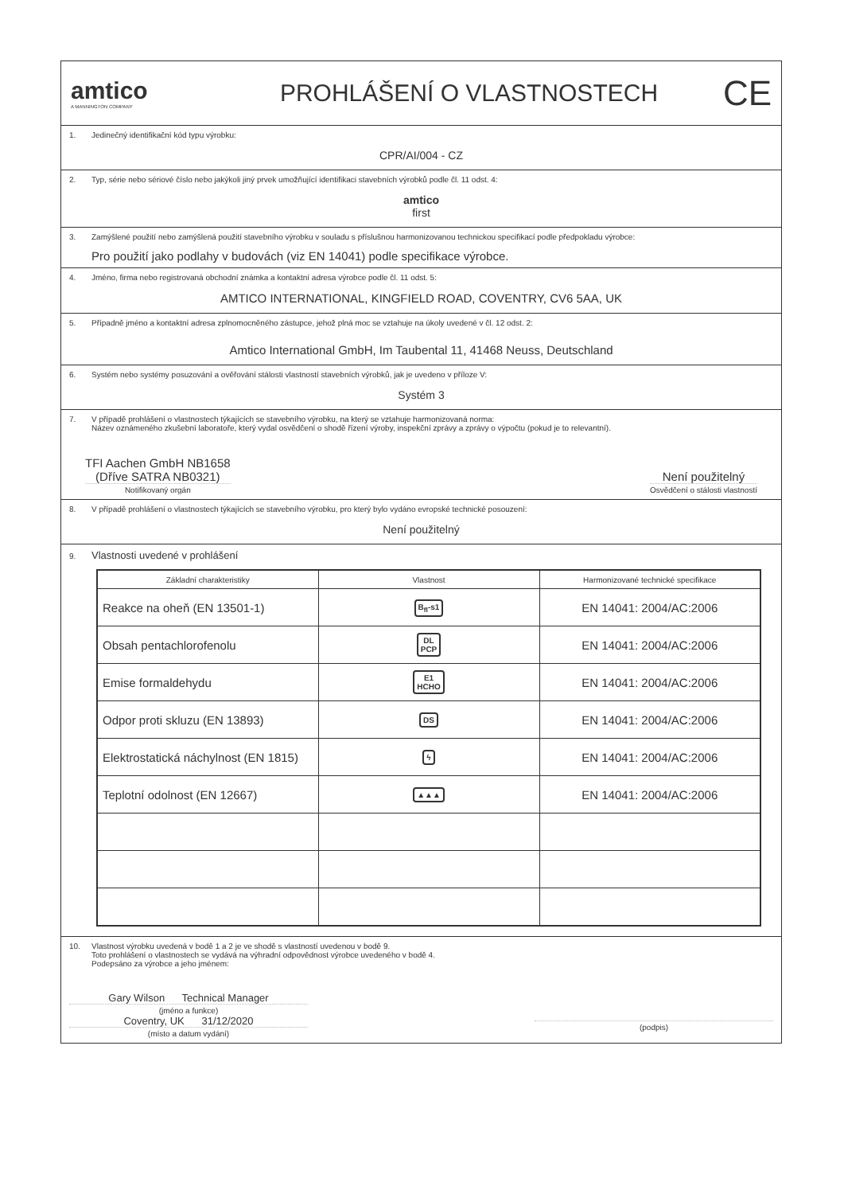amtico
A MANNINGTON COMPANY
PROHLÁŠENÍ O VLASTNOSTECH
CE
1. Jedinečný identifikační kód typu výrobku:
CPR/AI/004 - CZ
2. Typ, série nebo sériové číslo nebo jakýkoli jiný prvek umožňující identifikaci stavebních výrobků podle čl. 11 odst. 4:
amtico
first
3. Zamýšlené použití nebo zamýšlená použití stavebního výrobku v souladu s příslušnou harmonizovanou technickou specifikací podle předpokladu výrobce:
Pro použití jako podlahy v budovách (viz EN 14041) podle specifikace výrobce.
4. Jméno, firma nebo registrovaná obchodní známka a kontaktní adresa výrobce podle čl. 11 odst. 5:
AMTICO INTERNATIONAL, KINGFIELD ROAD, COVENTRY, CV6 5AA, UK
5. Případně jméno a kontaktní adresa zplnomocněného zástupce, jehož plná moc se vztahuje na úkoly uvedené v čl. 12 odst. 2:
Amtico International GmbH, Im Taubental 11, 41468 Neuss, Deutschland
6. Systém nebo systémy posuzování a ověřování stálosti vlastností stavebních výrobků, jak je uvedeno v příloze V:
Systém 3
7. V případě prohlášení o vlastnostech týkajících se stavebního výrobku, na který se vztahuje harmonizovaná norma:
Název oznámeného zkušební laboratoře, který vydal osvědčení o shodě řízení výroby, inspekční zprávy a zprávy o výpočtu (pokud je to relevantní).
TFI Aachen GmbH NB1658
(Dříve SATRA NB0321)
Notifikovaný orgán
Není použitelný
Osvědčení o stálosti vlastností
8. V případě prohlášení o vlastnostech týkajících se stavebního výrobku, pro který bylo vydáno evropské technické posouzení:
Není použitelný
9. Vlastnosti uvedené v prohlášení
| Základní charakteristiky | Vlastnost | Harmonizované technické specifikace |
| --- | --- | --- |
| Reakce na oheň (EN 13501-1) | B<sub>fl</sub>-s1 | EN 14041: 2004/AC:2006 |
| Obsah pentachlorofenolu | DL PCP | EN 14041: 2004/AC:2006 |
| Emise formaldehydu | E1 HCHO | EN 14041: 2004/AC:2006 |
| Odpor proti skluzu (EN 13893) | DS | EN 14041: 2004/AC:2006 |
| Elektrostatická náchylnost (EN 1815) | ϟ | EN 14041: 2004/AC:2006 |
| Teplotní odolnost (EN 12667) | ▲▲▲ | EN 14041: 2004/AC:2006 |
10. Vlastnost výrobku uvedená v bodě 1 a 2 je ve shodě s vlastností uvedenou v bodě 9.
Toto prohlášení o vlastnostech se vydává na výhradní odpovědnost výrobce uvedeného v bodě 4.
Podepsáno za výrobce a jeho jménem:
Gary Wilson Technical Manager
(jméno a funkce)
Coventry, UK 31/12/2020
(místo a datum vydání)
(podpis)